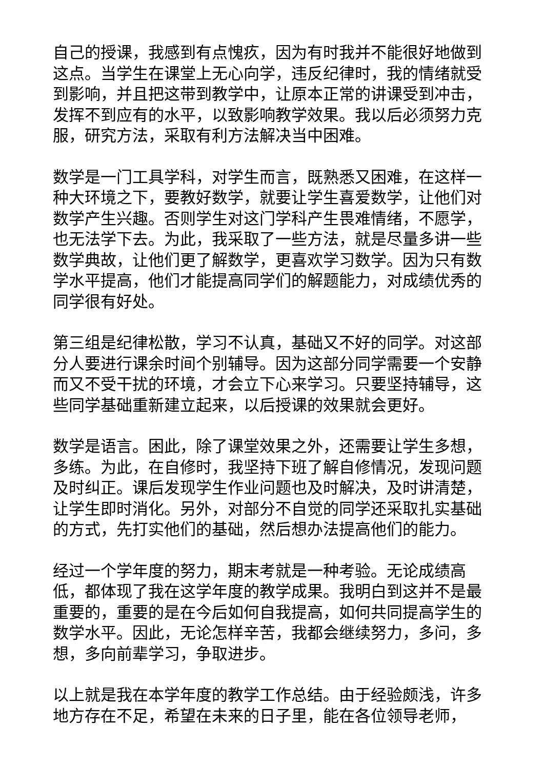自己的授课，我感到有点愧疚，因为有时我并不能很好地做到这点。当学生在课堂上无心向学，违反纪律时，我的情绪就受到影响，并且把这带到教学中，让原本正常的讲课受到冲击，发挥不到应有的水平，以致影响教学效果。我以后必须努力克服，研究方法，采取有利方法解决当中困难。
数学是一门工具学科，对学生而言，既熟悉又困难，在这样一种大环境之下，要教好数学，就要让学生喜爱数学，让他们对数学产生兴趣。否则学生对这门学科产生畏难情绪，不愿学，也无法学下去。为此，我采取了一些方法，就是尽量多讲一些数学典故，让他们更了解数学，更喜欢学习数学。因为只有数学水平提高，他们才能提高同学们的解题能力，对成绩优秀的同学很有好处。
第三组是纪律松散，学习不认真，基础又不好的同学。对这部分人要进行课余时间个别辅导。因为这部分同学需要一个安静而又不受干扰的环境，才会立下心来学习。只要坚持辅导，这些同学基础重新建立起来，以后授课的效果就会更好。
数学是语言。困此，除了课堂效果之外，还需要让学生多想，多练。为此，在自修时，我坚持下班了解自修情况，发现问题及时纠正。课后发现学生作业问题也及时解决，及时讲清楚，让学生即时消化。另外，对部分不自觉的同学还采取扎实基础的方式，先打实他们的基础，然后想办法提高他们的能力。
经过一个学年度的努力，期末考就是一种考验。无论成绩高低，都体现了我在这学年度的教学成果。我明白到这并不是最重要的，重要的是在今后如何自我提高，如何共同提高学生的数学水平。因此，无论怎样辛苦，我都会继续努力，多问，多想，多向前辈学习，争取进步。
以上就是我在本学年度的教学工作总结。由于经验颇浅，许多地方存在不足，希望在未来的日子里，能在各位领导老师，